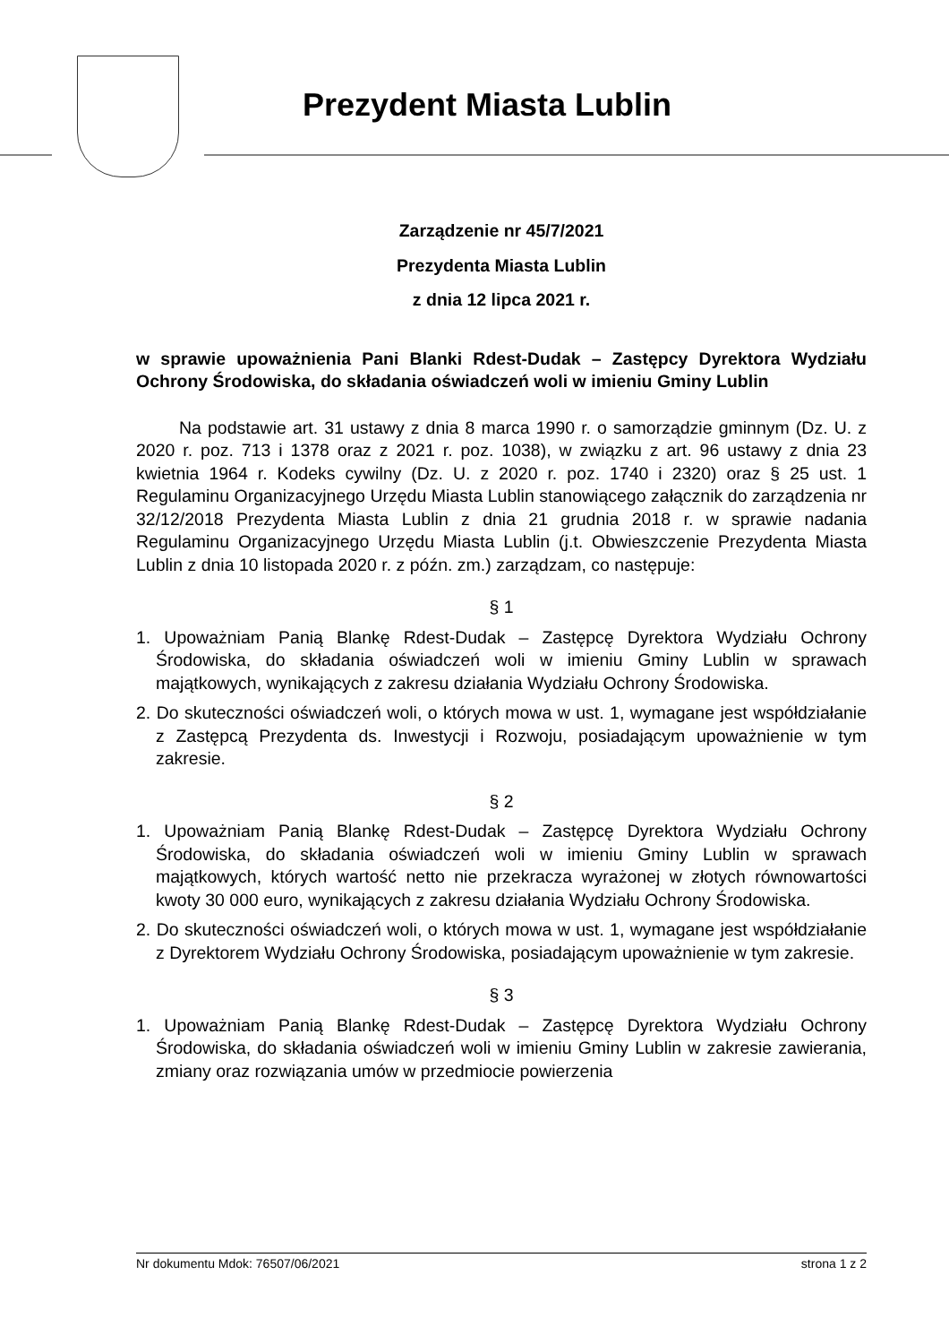Prezydent Miasta Lublin
Zarządzenie nr 45/7/2021
Prezydenta Miasta Lublin
z dnia 12 lipca 2021 r.
w sprawie upoważnienia Pani Blanki Rdest-Dudak – Zastępcy Dyrektora Wydziału Ochrony Środowiska, do składania oświadczeń woli w imieniu Gminy Lublin
Na podstawie art. 31 ustawy z dnia 8 marca 1990 r. o samorządzie gminnym (Dz. U. z 2020 r. poz. 713 i 1378 oraz z 2021 r. poz. 1038), w związku z art. 96 ustawy z dnia 23 kwietnia 1964 r. Kodeks cywilny (Dz. U. z 2020 r. poz. 1740 i 2320) oraz § 25 ust. 1 Regulaminu Organizacyjnego Urzędu Miasta Lublin stanowiącego załącznik do zarządzenia nr 32/12/2018 Prezydenta Miasta Lublin z dnia 21 grudnia 2018 r. w sprawie nadania Regulaminu Organizacyjnego Urzędu Miasta Lublin (j.t. Obwieszczenie Prezydenta Miasta Lublin z dnia 10 listopada 2020 r. z późn. zm.) zarządzam, co następuje:
§ 1
1. Upoważniam Panią Blankę Rdest-Dudak – Zastępcę Dyrektora Wydziału Ochrony Środowiska, do składania oświadczeń woli w imieniu Gminy Lublin w sprawach majątkowych, wynikających z zakresu działania Wydziału Ochrony Środowiska.
2. Do skuteczności oświadczeń woli, o których mowa w ust. 1, wymagane jest współdziałanie z Zastępcą Prezydenta ds. Inwestycji i Rozwoju, posiadającym upoważnienie w tym zakresie.
§ 2
1. Upoważniam Panią Blankę Rdest-Dudak – Zastępcę Dyrektora Wydziału Ochrony Środowiska, do składania oświadczeń woli w imieniu Gminy Lublin w sprawach majątkowych, których wartość netto nie przekracza wyrażonej w złotych równowartości kwoty 30 000 euro, wynikających z zakresu działania Wydziału Ochrony Środowiska.
2. Do skuteczności oświadczeń woli, o których mowa w ust. 1, wymagane jest współdziałanie z Dyrektorem Wydziału Ochrony Środowiska, posiadającym upoważnienie w tym zakresie.
§ 3
1. Upoważniam Panią Blankę Rdest-Dudak – Zastępcę Dyrektora Wydziału Ochrony Środowiska, do składania oświadczeń woli w imieniu Gminy Lublin w zakresie zawierania, zmiany oraz rozwiązania umów w przedmiocie powierzenia
Nr dokumentu Mdok: 76507/06/2021 strona 1 z 2